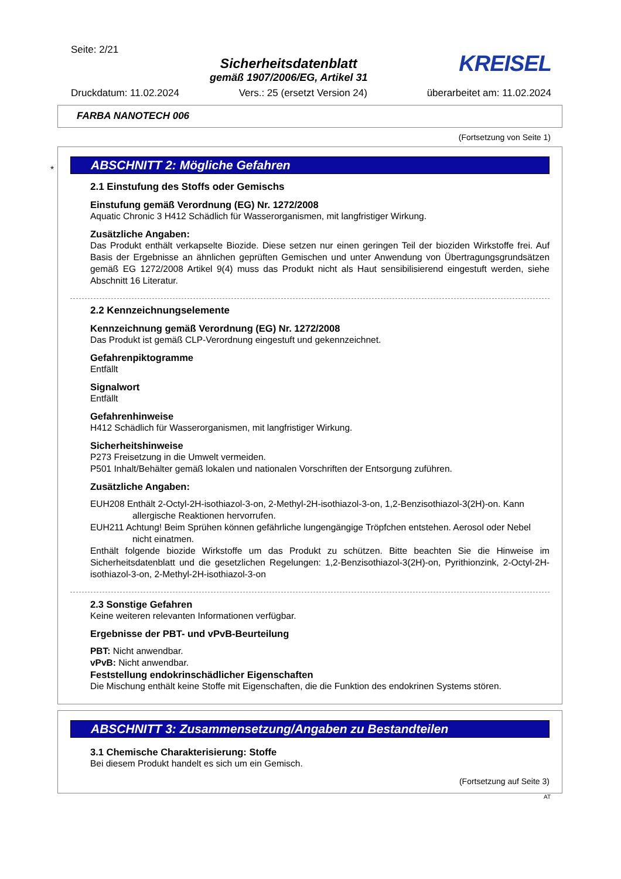Seite: 2/21
Sicherheitsdatenblatt
gemäß 1907/2006/EG, Artikel 31
KREISEL
Druckdatum: 11.02.2024 Vers.: 25 (ersetzt Version 24) überarbeitet am: 11.02.2024
FARBA NANOTECH 006
(Fortsetzung von Seite 1)
*
ABSCHNITT 2: Mögliche Gefahren
2.1 Einstufung des Stoffs oder Gemischs
Einstufung gemäß Verordnung (EG) Nr. 1272/2008
Aquatic Chronic 3 H412 Schädlich für Wasserorganismen, mit langfristiger Wirkung.
Zusätzliche Angaben:
Das Produkt enthält verkapselte Biozide. Diese setzen nur einen geringen Teil der bioziden Wirkstoffe frei. Auf Basis der Ergebnisse an ähnlichen geprüften Gemischen und unter Anwendung von Übertragungsgrundsätzen gemäß EG 1272/2008 Artikel 9(4) muss das Produkt nicht als Haut sensibilisierend eingestuft werden, siehe Abschnitt 16 Literatur.
2.2 Kennzeichnungselemente
Kennzeichnung gemäß Verordnung (EG) Nr. 1272/2008
Das Produkt ist gemäß CLP-Verordnung eingestuft und gekennzeichnet.
Gefahrenpiktogramme
Entfällt
Signalwort
Entfällt
Gefahrenhinweise
H412 Schädlich für Wasserorganismen, mit langfristiger Wirkung.
Sicherheitshinweise
P273 Freisetzung in die Umwelt vermeiden.
P501 Inhalt/Behälter gemäß lokalen und nationalen Vorschriften der Entsorgung zuführen.
Zusätzliche Angaben:
EUH208 Enthält 2-Octyl-2H-isothiazol-3-on, 2-Methyl-2H-isothiazol-3-on, 1,2-Benzisothiazol-3(2H)-on. Kann allergische Reaktionen hervorrufen.
EUH211 Achtung! Beim Sprühen können gefährliche lungengängige Tröpfchen entstehen. Aerosol oder Nebel nicht einatmen.
Enthält folgende biozide Wirkstoffe um das Produkt zu schützen. Bitte beachten Sie die Hinweise im Sicherheitsdatenblatt und die gesetzlichen Regelungen: 1,2-Benzisothiazol-3(2H)-on, Pyrithionzink, 2-Octyl-2H-isothiazol-3-on, 2-Methyl-2H-isothiazol-3-on
2.3 Sonstige Gefahren
Keine weiteren relevanten Informationen verfügbar.
Ergebnisse der PBT- und vPvB-Beurteilung
PBT: Nicht anwendbar.
vPvB: Nicht anwendbar.
Feststellung endokrinschädlicher Eigenschaften
Die Mischung enthält keine Stoffe mit Eigenschaften, die die Funktion des endokrinen Systems stören.
ABSCHNITT 3: Zusammensetzung/Angaben zu Bestandteilen
3.1 Chemische Charakterisierung: Stoffe
Bei diesem Produkt handelt es sich um ein Gemisch.
(Fortsetzung auf Seite 3)
AT